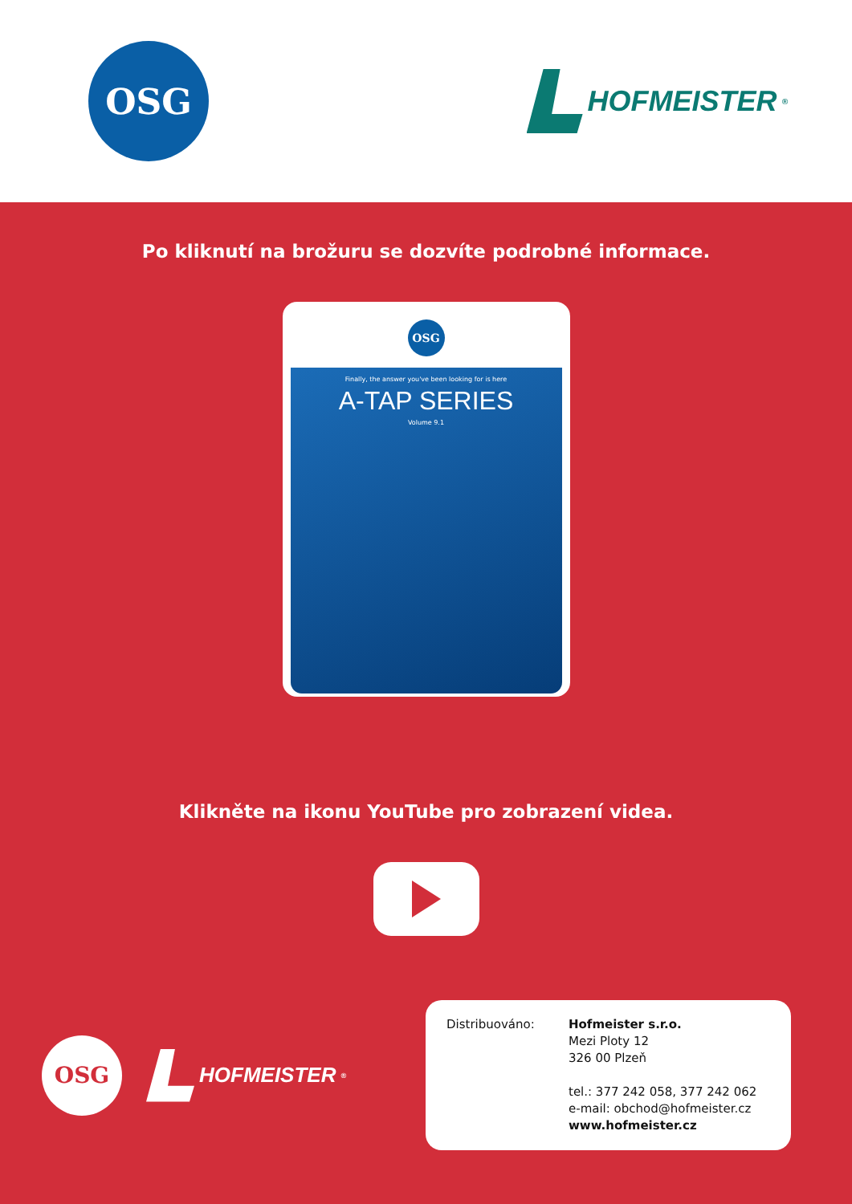OSG
HOFMEISTER<sup>®</sup>
Po kliknutí na brožuru se dozvíte podrobné informace.
OSG
Finally, the answer you've been looking for is here
A-TAP SERIES
Volume 9.1
Klikněte na ikonu YouTube pro zobrazení videa.
OSG
HOFMEISTER<sup>®</sup>
Distribuováno: Hofmeister s.r.o.
Mezi Ploty 12
326 00 Plzeň
tel.: 377 242 058, 377 242 062
e-mail: obchod@hofmeister.cz
www.hofmeister.cz